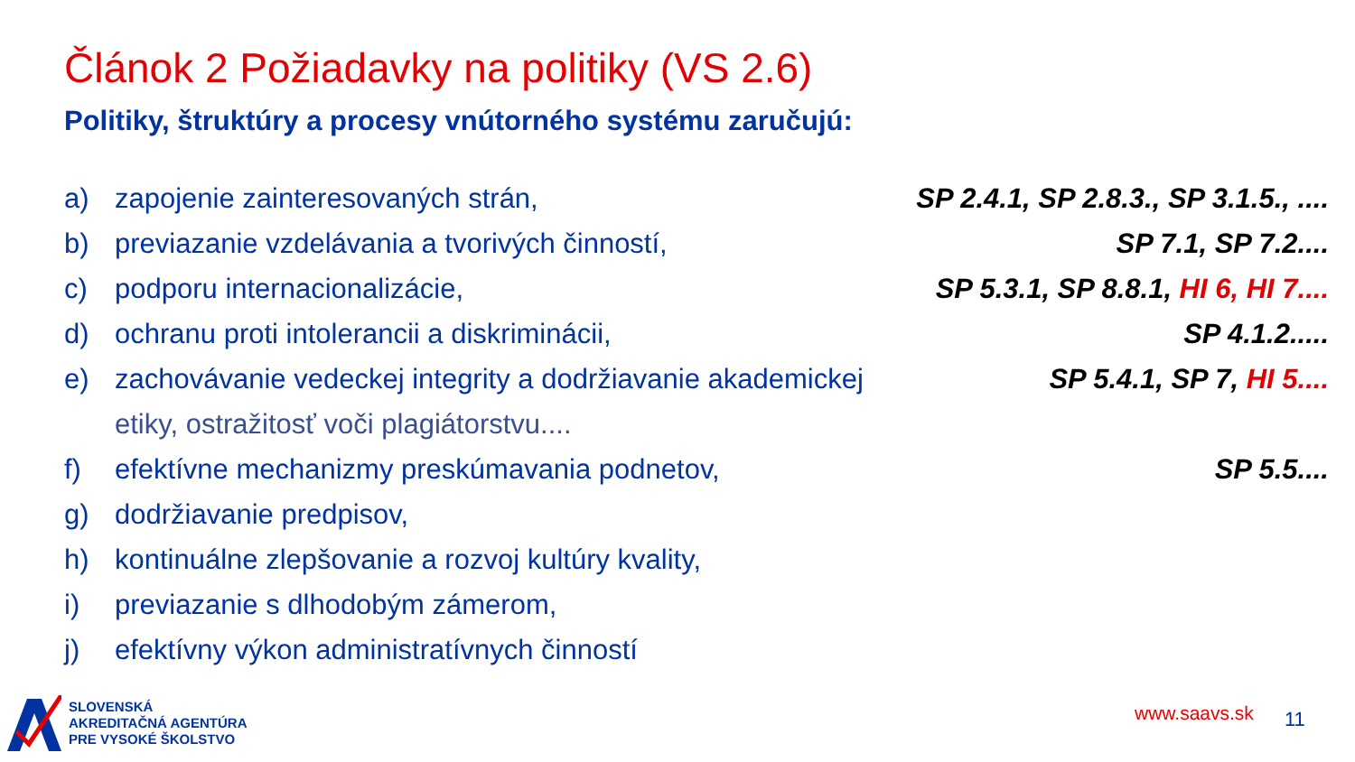Článok 2 Požiadavky na politiky (VS 2.6)
Politiky, štruktúry a procesy vnútorného systému zaručujú:
a) zapojenie zainteresovaných strán, SP 2.4.1, SP 2.8.3., SP 3.1.5., ....
b) previazanie vzdelávania a tvorivých činností, SP 7.1, SP 7.2....
c) podporu internacionalizácie, SP 5.3.1, SP 8.8.1, HI 6, HI 7....
d) ochranu proti intolerancii a diskriminácii, SP 4.1.2.....
e) zachovávanie vedeckej integrity a dodržiavanie akademickej
etiky, ostražitosť voči plagiátorstvu.... SP 5.4.1, SP 7, HI 5....
f) efektívne mechanizmy preskúmavania podnetov, SP 5.5....
g) dodržiavanie predpisov,
h) kontinuálne zlepšovanie a rozvoj kultúry kvality,
i) previazanie s dlhodobým zámerom,
j) efektívny výkon administratívnych činností
SLOVENSKÁ
AKREDITAČNÁ AGENTÚRA
PRE VYSOKÉ ŠKOLSTVO
www.saavs.sk 11